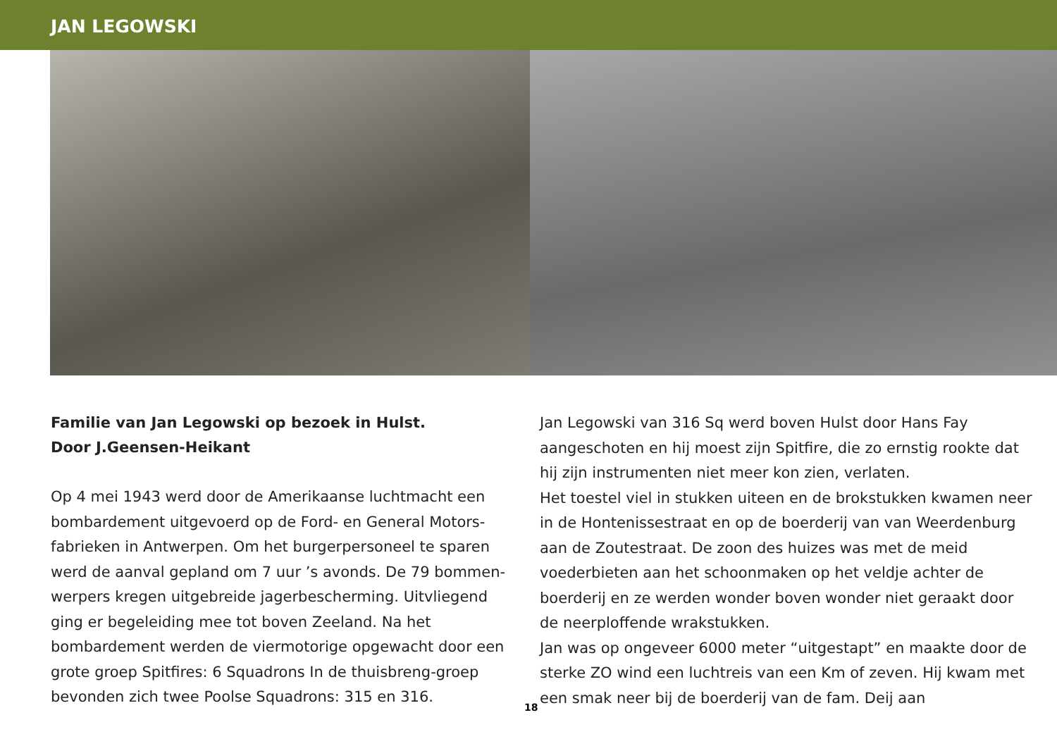JAN LEGOWSKI
Familie van Jan Legowski op bezoek in Hulst.
Door J.Geensen-Heikant
Op 4 mei 1943 werd door de Amerikaanse luchtmacht een bombardement uitgevoerd op de Ford- en General Motors-fabrieken in Antwerpen. Om het burgerpersoneel te sparen werd de aanval gepland om 7 uur ’s avonds. De 79 bommen-werpers kregen uitgebreide jagerbescherming. Uitvliegend ging er begeleiding mee tot boven Zeeland. Na het bombardement werden de viermotorige opgewacht door een grote groep Spitfires: 6 Squadrons In de thuisbreng-groep bevonden zich twee Poolse Squadrons: 315 en 316.
Jan Legowski van 316 Sq werd boven Hulst door Hans Fay aangeschoten en hij moest zijn Spitfire, die zo ernstig rookte dat hij zijn instrumenten niet meer kon zien, verlaten.
Het toestel viel in stukken uiteen en de brokstukken kwamen neer in de Hontenissestraat en op de boerderij van van Weerdenburg aan de Zoutestraat. De zoon des huizes was met de meid voederbieten aan het schoonmaken op het veldje achter de boerderij en ze werden wonder boven wonder niet geraakt door de neerploffende wrakstukken.
Jan was op ongeveer 6000 meter “uitgestapt” en maakte door de sterke ZO wind een luchtreis van een Km of zeven. Hij kwam met een smak neer bij de boerderij van de fam. Deij aan
18